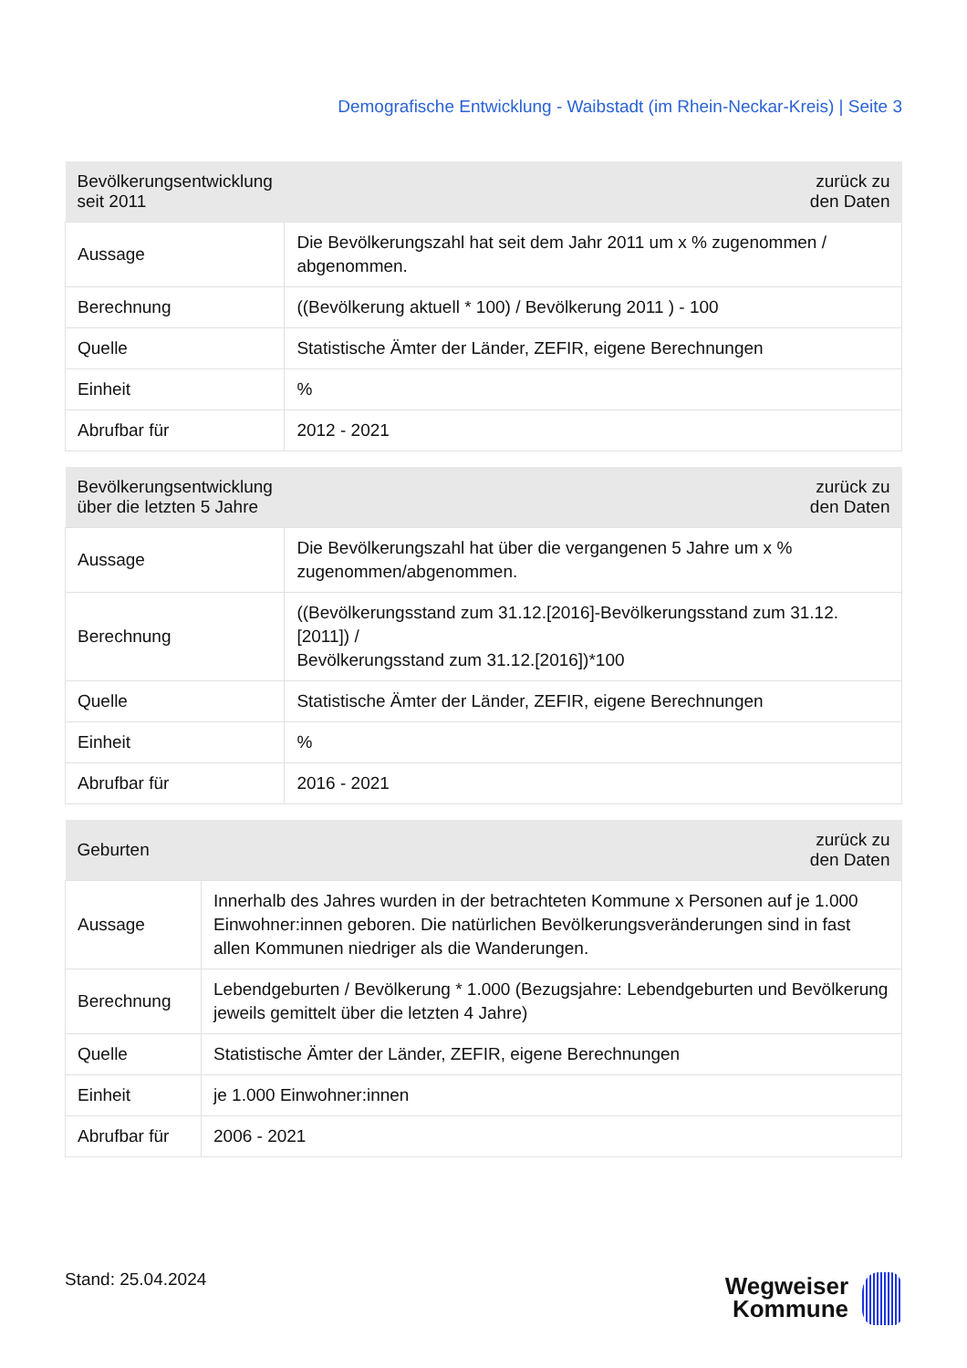Demografische Entwicklung - Waibstadt (im Rhein-Neckar-Kreis) | Seite 3
| Bevölkerungsentwicklung seit 2011 | zurück zu den Daten |
| --- | --- |
| Aussage | Die Bevölkerungszahl hat seit dem Jahr 2011 um x % zugenommen / abgenommen. |
| Berechnung | ((Bevölkerung aktuell * 100) / Bevölkerung 2011 ) - 100 |
| Quelle | Statistische Ämter der Länder, ZEFIR, eigene Berechnungen |
| Einheit | % |
| Abrufbar für | 2012 - 2021 |
| Bevölkerungsentwicklung über die letzten 5 Jahre | zurück zu den Daten |
| --- | --- |
| Aussage | Die Bevölkerungszahl hat über die vergangenen 5 Jahre um x % zugenommen/abgenommen. |
| Berechnung | ((Bevölkerungsstand zum 31.12.[2016]-Bevölkerungsstand zum 31.12.[2011]) / Bevölkerungsstand zum 31.12.[2016])*100 |
| Quelle | Statistische Ämter der Länder, ZEFIR, eigene Berechnungen |
| Einheit | % |
| Abrufbar für | 2016 - 2021 |
| Geburten | zurück zu den Daten |
| --- | --- |
| Aussage | Innerhalb des Jahres wurden in der betrachteten Kommune x Personen auf je 1.000 Einwohner:innen geboren. Die natürlichen Bevölkerungsveränderungen sind in fast allen Kommunen niedriger als die Wanderungen. |
| Berechnung | Lebendgeburten / Bevölkerung * 1.000 (Bezugsjahre: Lebendgeburten und Bevölkerung jeweils gemittelt über die letzten 4 Jahre) |
| Quelle | Statistische Ämter der Länder, ZEFIR, eigene Berechnungen |
| Einheit | je 1.000 Einwohner:innen |
| Abrufbar für | 2006 - 2021 |
Stand: 25.04.2024
Wegweiser
Kommune